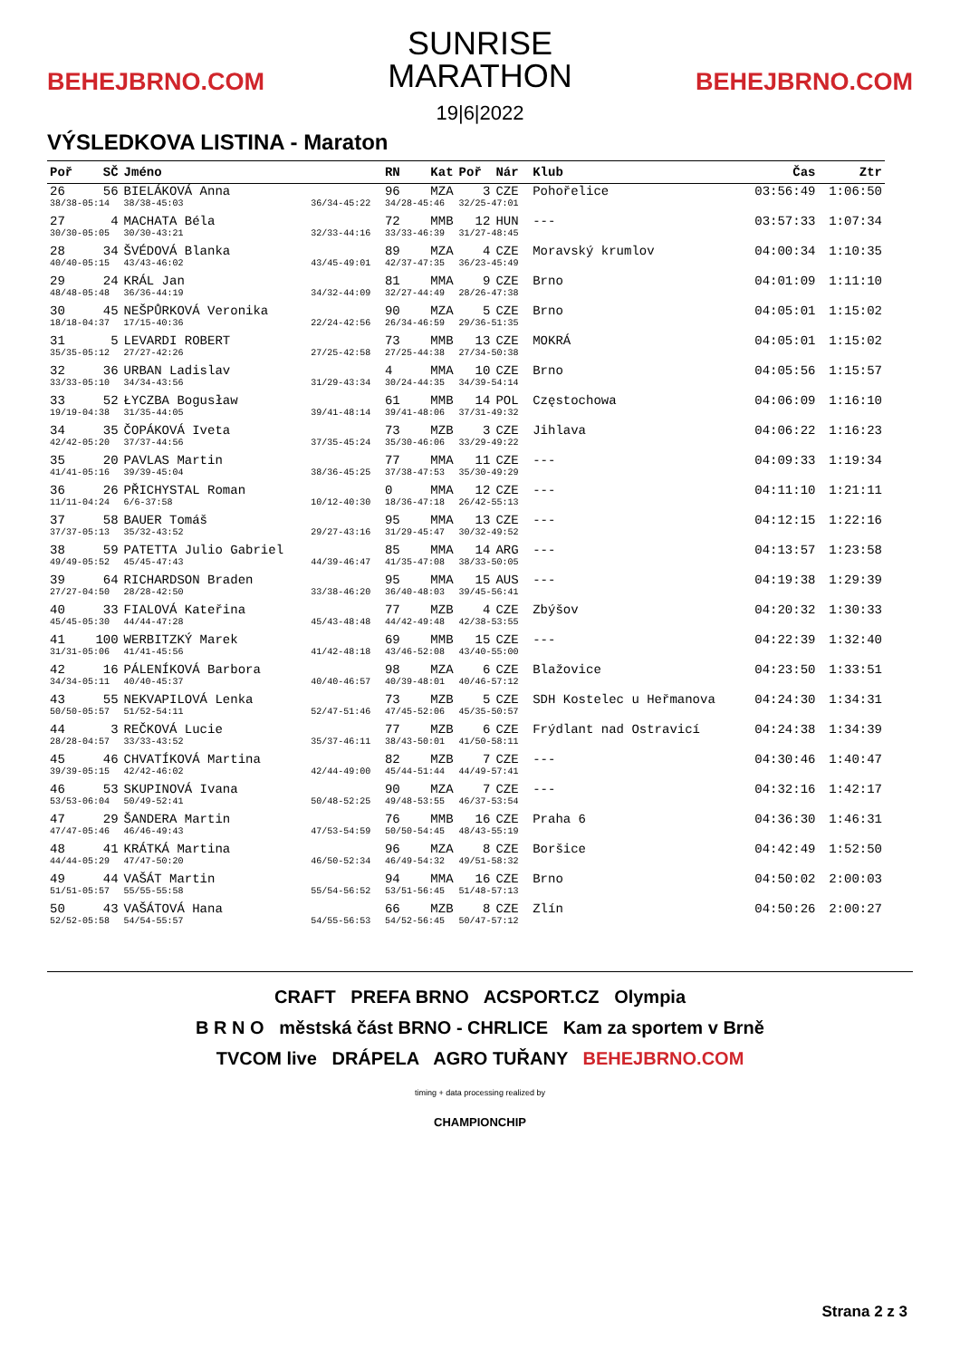BEHEJBRNO.COM
SUNRISE
MARATHON
19|6|2022
BEHEJBRNO.COM
VÝSLEDKOVA LISTINA - Maraton
| Poř | SČ | Jméno | | RN | Kat | Poř | Nár | Klub | Čas | Ztr |
| --- | --- | --- | --- | --- | --- | --- | --- | --- | --- | --- |
| 26 | 56 | BIELÁKOVÁ Anna | | 96 | MZA | 3 | CZE | Pohořelice | 03:56:49 | 1:06:50 |
| 38/38-05:14 | | 38/38-45:03 | 36/34-45:22 | 34/28-45:46 | | 32/25-47:01 | | | | |
| 27 | 4 | MACHATA Béla | | 72 | MMB | 12 | HUN | --- | 03:57:33 | 1:07:34 |
| 30/30-05:05 | | 30/30-43:21 | 32/33-44:16 | 33/33-46:39 | | 31/27-48:45 | | | | |
| 28 | 34 | ŠVÉDOVÁ Blanka | | 89 | MZA | 4 | CZE | Moravský krumlov | 04:00:34 | 1:10:35 |
| 40/40-05:15 | | 43/43-46:02 | 43/45-49:01 | 42/37-47:35 | | 36/23-45:49 | | | | |
| 29 | 24 | KRÁL Jan | | 81 | MMA | 9 | CZE | Brno | 04:01:09 | 1:11:10 |
| 48/48-05:48 | | 36/36-44:19 | 34/32-44:09 | 32/27-44:49 | | 28/26-47:38 | | | | |
| 30 | 45 | NEŠPŮRKOVÁ Veronika | | 90 | MZA | 5 | CZE | Brno | 04:05:01 | 1:15:02 |
| 18/18-04:37 | | 17/15-40:36 | 22/24-42:56 | 26/34-46:59 | | 29/36-51:35 | | | | |
| 31 | 5 | LEVARDI ROBERT | | 73 | MMB | 13 | CZE | MOKRÁ | 04:05:01 | 1:15:02 |
| 35/35-05:12 | | 27/27-42:26 | 27/25-42:58 | 27/25-44:38 | | 27/34-50:38 | | | | |
| 32 | 36 | URBAN Ladislav | | 4 | MMA | 10 | CZE | Brno | 04:05:56 | 1:15:57 |
| 33/33-05:10 | | 34/34-43:56 | 31/29-43:34 | 30/24-44:35 | | 34/39-54:14 | | | | |
| 33 | 52 | ŁYCZBA Bogusław | | 61 | MMB | 14 | POL | Częstochowa | 04:06:09 | 1:16:10 |
| 19/19-04:38 | | 31/35-44:05 | 39/41-48:14 | 39/41-48:06 | | 37/31-49:32 | | | | |
| 34 | 35 | ČOPÁKOVÁ Iveta | | 73 | MZB | 3 | CZE | Jihlava | 04:06:22 | 1:16:23 |
| 42/42-05:20 | | 37/37-44:56 | 37/35-45:24 | 35/30-46:06 | | 33/29-49:22 | | | | |
| 35 | 20 | PAVLAS Martin | | 77 | MMA | 11 | CZE | --- | 04:09:33 | 1:19:34 |
| 41/41-05:16 | | 39/39-45:04 | 38/36-45:25 | 37/38-47:53 | | 35/30-49:29 | | | | |
| 36 | 26 | PŘICHYSTAL Roman | | 0 | MMA | 12 | CZE | --- | 04:11:10 | 1:21:11 |
| 11/11-04:24 | | 6/6-37:58 | 10/12-40:30 | 18/36-47:18 | | 26/42-55:13 | | | | |
| 37 | 58 | BAUER Tomáš | | 95 | MMA | 13 | CZE | --- | 04:12:15 | 1:22:16 |
| 37/37-05:13 | | 35/32-43:52 | 29/27-43:16 | 31/29-45:47 | | 30/32-49:52 | | | | |
| 38 | 59 | PATETTA Julio Gabriel | | 85 | MMA | 14 | ARG | --- | 04:13:57 | 1:23:58 |
| 49/49-05:52 | | 45/45-47:43 | 44/39-46:47 | 41/35-47:08 | | 38/33-50:05 | | | | |
| 39 | 64 | RICHARDSON Braden | | 95 | MMA | 15 | AUS | --- | 04:19:38 | 1:29:39 |
| 27/27-04:50 | | 28/28-42:50 | 33/38-46:20 | 36/40-48:03 | | 39/45-56:41 | | | | |
| 40 | 33 | FIALOVÁ Kateřina | | 77 | MZB | 4 | CZE | Zbýšov | 04:20:32 | 1:30:33 |
| 45/45-05:30 | | 44/44-47:28 | 45/43-48:48 | 44/42-49:48 | | 42/38-53:55 | | | | |
| 41 | 100 | WERBITZKÝ Marek | | 69 | MMB | 15 | CZE | --- | 04:22:39 | 1:32:40 |
| 31/31-05:06 | | 41/41-45:56 | 41/42-48:18 | 43/46-52:08 | | 43/40-55:00 | | | | |
| 42 | 16 | PÁLENÍKOVÁ Barbora | | 98 | MZA | 6 | CZE | Blažovice | 04:23:50 | 1:33:51 |
| 34/34-05:11 | | 40/40-45:37 | 40/40-46:57 | 40/39-48:01 | | 40/46-57:12 | | | | |
| 43 | 55 | NEKVAPILOVÁ Lenka | | 73 | MZB | 5 | CZE | SDH Kostelec u Heřmanova | 04:24:30 | 1:34:31 |
| 50/50-05:57 | | 51/52-54:11 | 52/47-51:46 | 47/45-52:06 | | 45/35-50:57 | | | | |
| 44 | 3 | REČKOVÁ Lucie | | 77 | MZB | 6 | CZE | Frýdlant nad Ostravicí | 04:24:38 | 1:34:39 |
| 28/28-04:57 | | 33/33-43:52 | 35/37-46:11 | 38/43-50:01 | | 41/50-58:11 | | | | |
| 45 | 46 | CHVATÍKOVÁ Martina | | 82 | MZB | 7 | CZE | --- | 04:30:46 | 1:40:47 |
| 39/39-05:15 | | 42/42-46:02 | 42/44-49:00 | 45/44-51:44 | | 44/49-57:41 | | | | |
| 46 | 53 | SKUPINOVÁ Ivana | | 90 | MZA | 7 | CZE | --- | 04:32:16 | 1:42:17 |
| 53/53-06:04 | | 50/49-52:41 | 50/48-52:25 | 49/48-53:55 | | 46/37-53:54 | | | | |
| 47 | 29 | ŠANDERA Martin | | 76 | MMB | 16 | CZE | Praha 6 | 04:36:30 | 1:46:31 |
| 47/47-05:46 | | 46/46-49:43 | 47/53-54:59 | 50/50-54:45 | | 48/43-55:19 | | | | |
| 48 | 41 | KRÁTKÁ Martina | | 96 | MZA | 8 | CZE | Boršice | 04:42:49 | 1:52:50 |
| 44/44-05:29 | | 47/47-50:20 | 46/50-52:34 | 46/49-54:32 | | 49/51-58:32 | | | | |
| 49 | 44 | VAŠÁT Martin | | 94 | MMA | 16 | CZE | Brno | 04:50:02 | 2:00:03 |
| 51/51-05:57 | | 55/55-55:58 | 55/54-56:52 | 53/51-56:45 | | 51/48-57:13 | | | | |
| 50 | 43 | VAŠÁTOVÁ Hana | | 66 | MZB | 8 | CZE | Zlín | 04:50:26 | 2:00:27 |
| 52/52-05:58 | | 54/54-55:57 | 54/55-56:53 | 54/52-56:45 | | 50/47-57:12 | | | | |
CRAFT PREFA BRNO ACSPORT.CZ Olympia
B R N O městská část BRNO - CHRLICE Kam za sportem v Brně
TVCOM live DRÁPELA AGRO TUŘANY BEHEJBRNO.COM
timing + data processing realized by
CHAMPIONCHIP
Strana 2 z 3